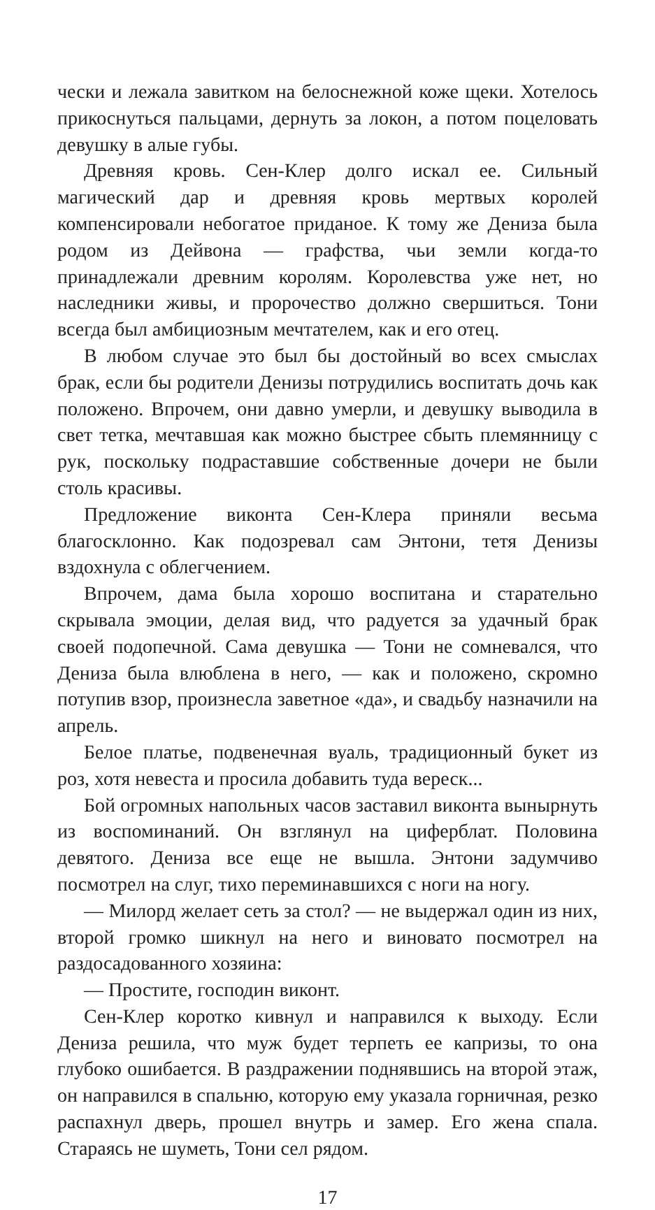чески и лежала завитком на белоснежной коже щеки. Хотелось прикоснуться пальцами, дернуть за локон, а потом поцеловать девушку в алые губы.
Древняя кровь. Сен-Клер долго искал ее. Сильный магический дар и древняя кровь мертвых королей компенсировали небогатое приданое. К тому же Дениза была родом из Дейвона — графства, чьи земли когда-то принадлежали древним королям. Королевства уже нет, но наследники живы, и пророчество должно свершиться. Тони всегда был амбициозным мечтателем, как и его отец.
В любом случае это был бы достойный во всех смыслах брак, если бы родители Денизы потрудились воспитать дочь как положено. Впрочем, они давно умерли, и девушку выводила в свет тетка, мечтавшая как можно быстрее сбыть племянницу с рук, поскольку подраставшие собственные дочери не были столь красивы.
Предложение виконта Сен-Клера приняли весьма благосклонно. Как подозревал сам Энтони, тетя Денизы вздохнула с облегчением.
Впрочем, дама была хорошо воспитана и старательно скрывала эмоции, делая вид, что радуется за удачный брак своей подопечной. Сама девушка — Тони не сомневался, что Дениза была влюблена в него, — как и положено, скромно потупив взор, произнесла заветное «да», и свадьбу назначили на апрель.
Белое платье, подвенечная вуаль, традиционный букет из роз, хотя невеста и просила добавить туда вереск...
Бой огромных напольных часов заставил виконта вынырнуть из воспоминаний. Он взглянул на циферблат. Половина девятого. Дениза все еще не вышла. Энтони задумчиво посмотрел на слуг, тихо переминавшихся с ноги на ногу.
— Милорд желает сеть за стол? — не выдержал один из них, второй громко шикнул на него и виновато посмотрел на раздосадованного хозяина:
— Простите, господин виконт.
Сен-Клер коротко кивнул и направился к выходу. Если Дениза решила, что муж будет терпеть ее капризы, то она глубоко ошибается. В раздражении поднявшись на второй этаж, он направился в спальню, которую ему указала горничная, резко распахнул дверь, прошел внутрь и замер. Его жена спала. Стараясь не шуметь, Тони сел рядом.
17